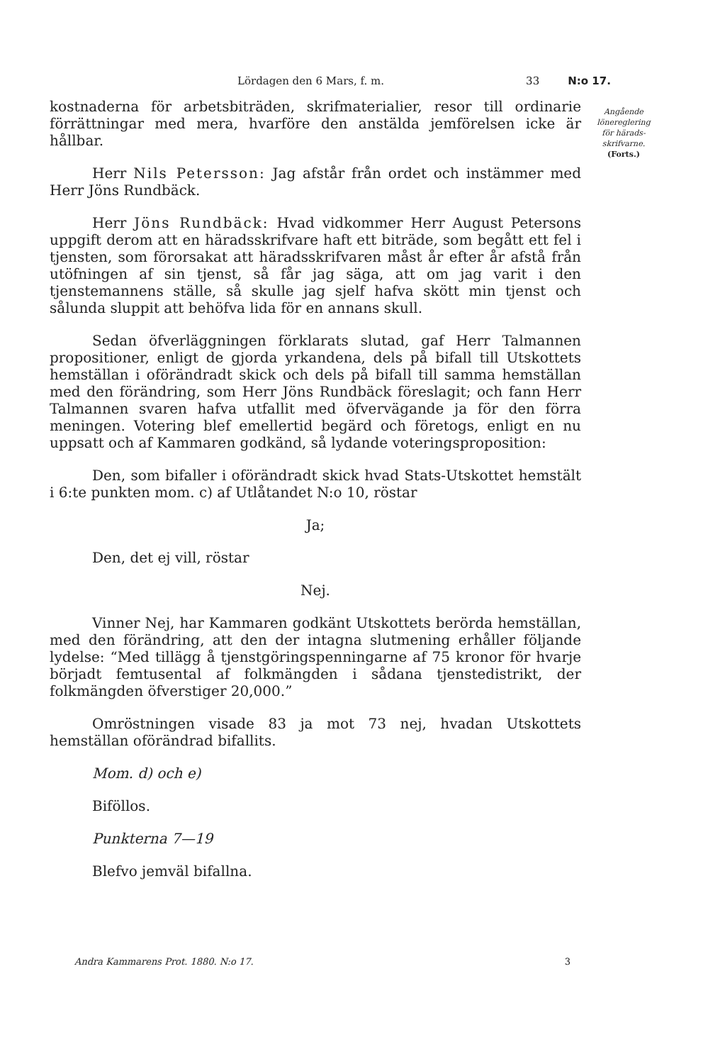Lördagen den 6 Mars, f. m. 33 N:o 17.
Angående lönereglering för härads-skrifvarne.
(Forts.)
kostnaderna för arbetsbiträden, skrifmaterialier, resor till ordinarie förrättningar med mera, hvarföre den anstälda jemförelsen icke är hållbar.
Herr Nils Petersson: Jag afstår från ordet och instämmer med Herr Jöns Rundbäck.
Herr Jöns Rundbäck: Hvad vidkommer Herr August Petersons uppgift derom att en häradsskrifvare haft ett biträde, som begått ett fel i tjensten, som förorsakat att häradsskrifvaren måst år efter år afstå från utöfningen af sin tjenst, så får jag säga, att om jag varit i den tjenstemannens ställe, så skulle jag sjelf hafva skött min tjenst och sålunda sluppit att behöfva lida för en annans skull.
Sedan öfverläggningen förklarats slutad, gaf Herr Talmannen propositioner, enligt de gjorda yrkandena, dels på bifall till Utskottets hemställan i oförändradt skick och dels på bifall till samma hemställan med den förändring, som Herr Jöns Rundbäck föreslagit; och fann Herr Talmannen svaren hafva utfallit med öfvervägande ja för den förra meningen. Votering blef emellertid begärd och företogs, enligt en nu uppsatt och af Kammaren godkänd, så lydande voteringsproposition:
Den, som bifaller i oförändradt skick hvad Stats-Utskottet hemstält i 6:te punkten mom. c) af Utlåtandet N:o 10, röstar
Ja;
Den, det ej vill, röstar
Nej.
Vinner Nej, har Kammaren godkänt Utskottets berörda hemställan, med den förändring, att den der intagna slutmening erhåller följande lydelse: “Med tillägg å tjenstgöringspenningarne af 75 kronor för hvarje börjadt femtusental af folkmängden i sådana tjenstedistrikt, der folkmängden öfverstiger 20,000.”
Omröstningen visade 83 ja mot 73 nej, hvadan Utskottets hemställan oförändrad bifallits.
Mom. d) och e)
Biföllos.
Punkterna 7—19
Blefvo jemväl bifallna.
Andra Kammarens Prot. 1880. N:o 17. 3